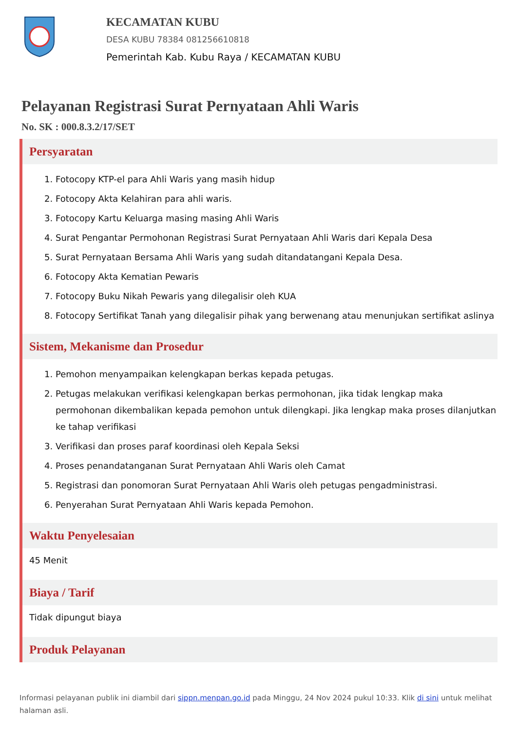KECAMATAN KUBU
DESA KUBU 78384 081256610818
Pemerintah Kab. Kubu Raya / KECAMATAN KUBU
Pelayanan Registrasi Surat Pernyataan Ahli Waris
No. SK : 000.8.3.2/17/SET
Persyaratan
1. Fotocopy KTP-el para Ahli Waris yang masih hidup
2. Fotocopy Akta Kelahiran para ahli waris.
3. Fotocopy Kartu Keluarga masing masing Ahli Waris
4. Surat Pengantar Permohonan Registrasi Surat Pernyataan Ahli Waris dari Kepala Desa
5. Surat Pernyataan Bersama Ahli Waris yang sudah ditandatangani Kepala Desa.
6. Fotocopy Akta Kematian Pewaris
7. Fotocopy Buku Nikah Pewaris yang dilegalisir oleh KUA
8. Fotocopy Sertifikat Tanah yang dilegalisir pihak yang berwenang atau menunjukan sertifikat aslinya
Sistem, Mekanisme dan Prosedur
1. Pemohon menyampaikan kelengkapan berkas kepada petugas.
2. Petugas melakukan verifikasi kelengkapan berkas permohonan, jika tidak lengkap maka permohonan dikembalikan kepada pemohon untuk dilengkapi. Jika lengkap maka proses dilanjutkan ke tahap verifikasi
3. Verifikasi dan proses paraf koordinasi oleh Kepala Seksi
4. Proses penandatanganan Surat Pernyataan Ahli Waris oleh Camat
5. Registrasi dan ponomoran Surat Pernyataan Ahli Waris oleh petugas pengadministrasi.
6. Penyerahan Surat Pernyataan Ahli Waris kepada Pemohon.
Waktu Penyelesaian
45 Menit
Biaya / Tarif
Tidak dipungut biaya
Produk Pelayanan
Informasi pelayanan publik ini diambil dari sippn.menpan.go.id pada Minggu, 24 Nov 2024 pukul 10:33. Klik di sini untuk melihat halaman asli.